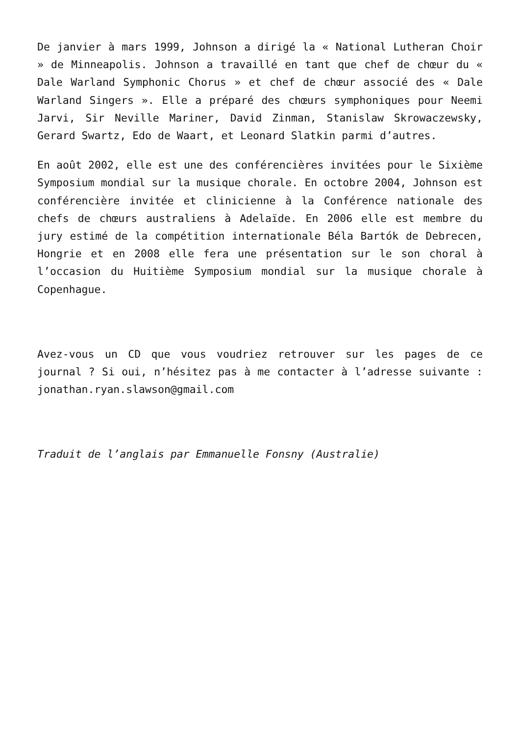De janvier à mars 1999, Johnson a dirigé la « National Lutheran Choir » de Minneapolis. Johnson a travaillé en tant que chef de chœur du « Dale Warland Symphonic Chorus » et chef de chœur associé des « Dale Warland Singers ». Elle a préparé des chœurs symphoniques pour Neemi Jarvi, Sir Neville Mariner, David Zinman, Stanislaw Skrowaczewsky, Gerard Swartz, Edo de Waart, et Leonard Slatkin parmi d’autres.
En août 2002, elle est une des conférencières invitées pour le Sixième Symposium mondial sur la musique chorale. En octobre 2004, Johnson est conférencière invitée et clinicienne à la Conférence nationale des chefs de chœurs australiens à Adelaïde. En 2006 elle est membre du jury estimé de la compétition internationale Béla Bartók de Debrecen, Hongrie et en 2008 elle fera une présentation sur le son choral à l’occasion du Huitième Symposium mondial sur la musique chorale à Copenhague.
Avez-vous un CD que vous voudriez retrouver sur les pages de ce journal ? Si oui, n’hésitez pas à me contacter à l’adresse suivante : jonathan.ryan.slawson@gmail.com
Traduit de l’anglais par Emmanuelle Fonsny (Australie)